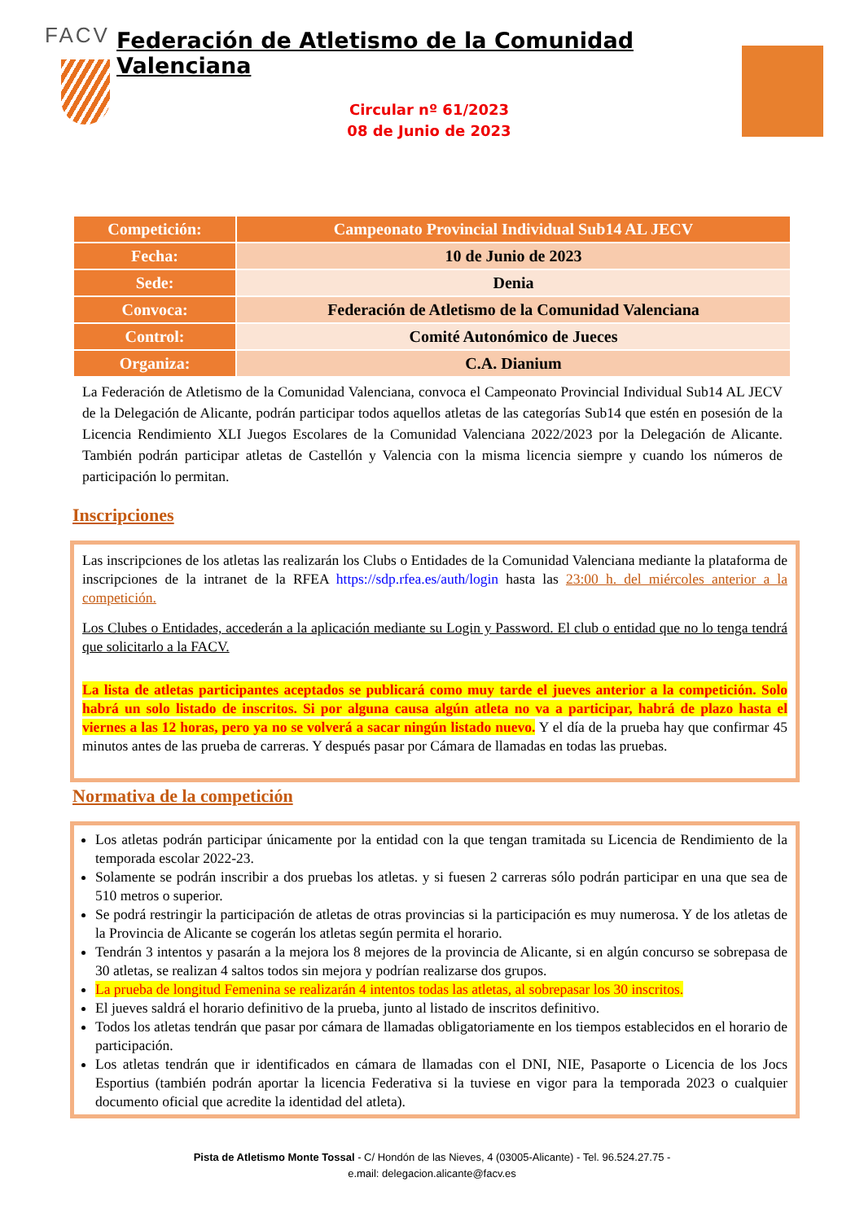FACV
Federación de Atletismo de la Comunidad Valenciana
Circular nº 61/2023
08 de Junio de 2023
| Competición: | Campeonato Provincial Individual Sub14 AL JECV |
| Fecha: | 10 de Junio de 2023 |
| Sede: | Denia |
| Convoca: | Federación de Atletismo de la Comunidad Valenciana |
| Control: | Comité Autonómico de Jueces |
| Organiza: | C.A. Dianium |
La Federación de Atletismo de la Comunidad Valenciana, convoca el Campeonato Provincial Individual Sub14 AL JECV de la Delegación de Alicante, podrán participar todos aquellos atletas de las categorías Sub14 que estén en posesión de la Licencia Rendimiento XLI Juegos Escolares de la Comunidad Valenciana 2022/2023 por la Delegación de Alicante. También podrán participar atletas de Castellón y Valencia con la misma licencia siempre y cuando los números de participación lo permitan.
Inscripciones
Las inscripciones de los atletas las realizarán los Clubs o Entidades de la Comunidad Valenciana mediante la plataforma de inscripciones de la intranet de la RFEA https://sdp.rfea.es/auth/login hasta las 23:00 h. del miércoles anterior a la competición.
Los Clubes o Entidades, accederán a la aplicación mediante su Login y Password. El club o entidad que no lo tenga tendrá que solicitarlo a la FACV.
La lista de atletas participantes aceptados se publicará como muy tarde el jueves anterior a la competición. Solo habrá un solo listado de inscritos. Si por alguna causa algún atleta no va a participar, habrá de plazo hasta el viernes a las 12 horas, pero ya no se volverá a sacar ningún listado nuevo. Y el día de la prueba hay que confirmar 45 minutos antes de las prueba de carreras. Y después pasar por Cámara de llamadas en todas las pruebas.
Normativa de la competición
Los atletas podrán participar únicamente por la entidad con la que tengan tramitada su Licencia de Rendimiento de la temporada escolar 2022-23.
Solamente se podrán inscribir a dos pruebas los atletas. y si fuesen 2 carreras sólo podrán participar en una que sea de 510 metros o superior.
Se podrá restringir la participación de atletas de otras provincias si la participación es muy numerosa. Y de los atletas de la Provincia de Alicante se cogerán los atletas según permita el horario.
Tendrán 3 intentos y pasarán a la mejora los 8 mejores de la provincia de Alicante, si en algún concurso se sobrepasa de 30 atletas, se realizan 4 saltos todos sin mejora y podrían realizarse dos grupos.
La prueba de longitud Femenina se realizarán 4 intentos todas las atletas, al sobrepasar los 30 inscritos.
El jueves saldrá el horario definitivo de la prueba, junto al listado de inscritos definitivo.
Todos los atletas tendrán que pasar por cámara de llamadas obligatoriamente en los tiempos establecidos en el horario de participación.
Los atletas tendrán que ir identificados en cámara de llamadas con el DNI, NIE, Pasaporte o Licencia de los Jocs Esportius (también podrán aportar la licencia Federativa si la tuviese en vigor para la temporada 2023 o cualquier documento oficial que acredite la identidad del atleta).
Pista de Atletismo Monte Tossal - C/ Hondón de las Nieves, 4 (03005-Alicante) - Tel. 96.524.27.75 -
e.mail: delegacion.alicante@facv.es